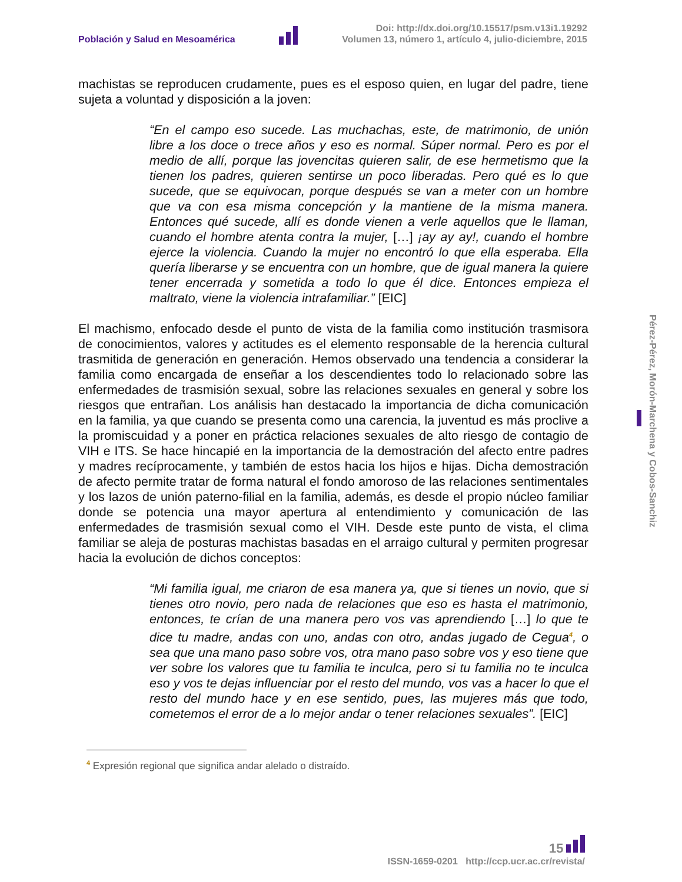Población y Salud en Mesoamérica
Doi: http://dx.doi.org/10.15517/psm.v13i1.19292
Volumen 13, número 1, artículo 4, julio-diciembre, 2015
machistas se reproducen crudamente, pues es el esposo quien, en lugar del padre, tiene sujeta a voluntad y disposición a la joven:
“En el campo eso sucede. Las muchachas, este, de matrimonio, de unión libre a los doce o trece años y eso es normal. Súper normal. Pero es por el medio de allí, porque las jovencitas quieren salir, de ese hermetismo que la tienen los padres, quieren sentirse un poco liberadas. Pero qué es lo que sucede, que se equivocan, porque después se van a meter con un hombre que va con esa misma concepción y la mantiene de la misma manera. Entonces qué sucede, allí es donde vienen a verle aquellos que le llaman, cuando el hombre atenta contra la mujer, […] ¡ay ay ay!, cuando el hombre ejerce la violencia. Cuando la mujer no encontró lo que ella esperaba. Ella quería liberarse y se encuentra con un hombre, que de igual manera la quiere tener encerrada y sometida a todo lo que él dice. Entonces empieza el maltrato, viene la violencia intrafamiliar.” [EIC]
El machismo, enfocado desde el punto de vista de la familia como institución trasmisora de conocimientos, valores y actitudes es el elemento responsable de la herencia cultural trasmitida de generación en generación. Hemos observado una tendencia a considerar la familia como encargada de enseñar a los descendientes todo lo relacionado sobre las enfermedades de trasmisión sexual, sobre las relaciones sexuales en general y sobre los riesgos que entrañan. Los análisis han destacado la importancia de dicha comunicación en la familia, ya que cuando se presenta como una carencia, la juventud es más proclive a la promiscuidad y a poner en práctica relaciones sexuales de alto riesgo de contagio de VIH e ITS. Se hace hincapié en la importancia de la demostración del afecto entre padres y madres recíprocamente, y también de estos hacia los hijos e hijas. Dicha demostración de afecto permite tratar de forma natural el fondo amoroso de las relaciones sentimentales y los lazos de unión paterno-filial en la familia, además, es desde el propio núcleo familiar donde se potencia una mayor apertura al entendimiento y comunicación de las enfermedades de trasmisión sexual como el VIH. Desde este punto de vista, el clima familiar se aleja de posturas machistas basadas en el arraigo cultural y permiten progresar hacia la evolución de dichos conceptos:
“Mi familia igual, me criaron de esa manera ya, que si tienes un novio, que si tienes otro novio, pero nada de relaciones que eso es hasta el matrimonio, entonces, te crían de una manera pero vos vas aprendiendo […] lo que te dice tu madre, andas con uno, andas con otro, andas jugado de Cegua<sup>4</sup>, o sea que una mano paso sobre vos, otra mano paso sobre vos y eso tiene que ver sobre los valores que tu familia te inculca, pero si tu familia no te inculca eso y vos te dejas influenciar por el resto del mundo, vos vas a hacer lo que el resto del mundo hace y en ese sentido, pues, las mujeres más que todo, cometemos el error de a lo mejor andar o tener relaciones sexuales”. [EIC]
<sup>4</sup> Expresión regional que significa andar alelado o distraído.
Pérez-Pérez, Morón-Marchena y Cobos-Sanchiz
15
ISSN-1659-0201 http://ccp.ucr.ac.cr/revista/